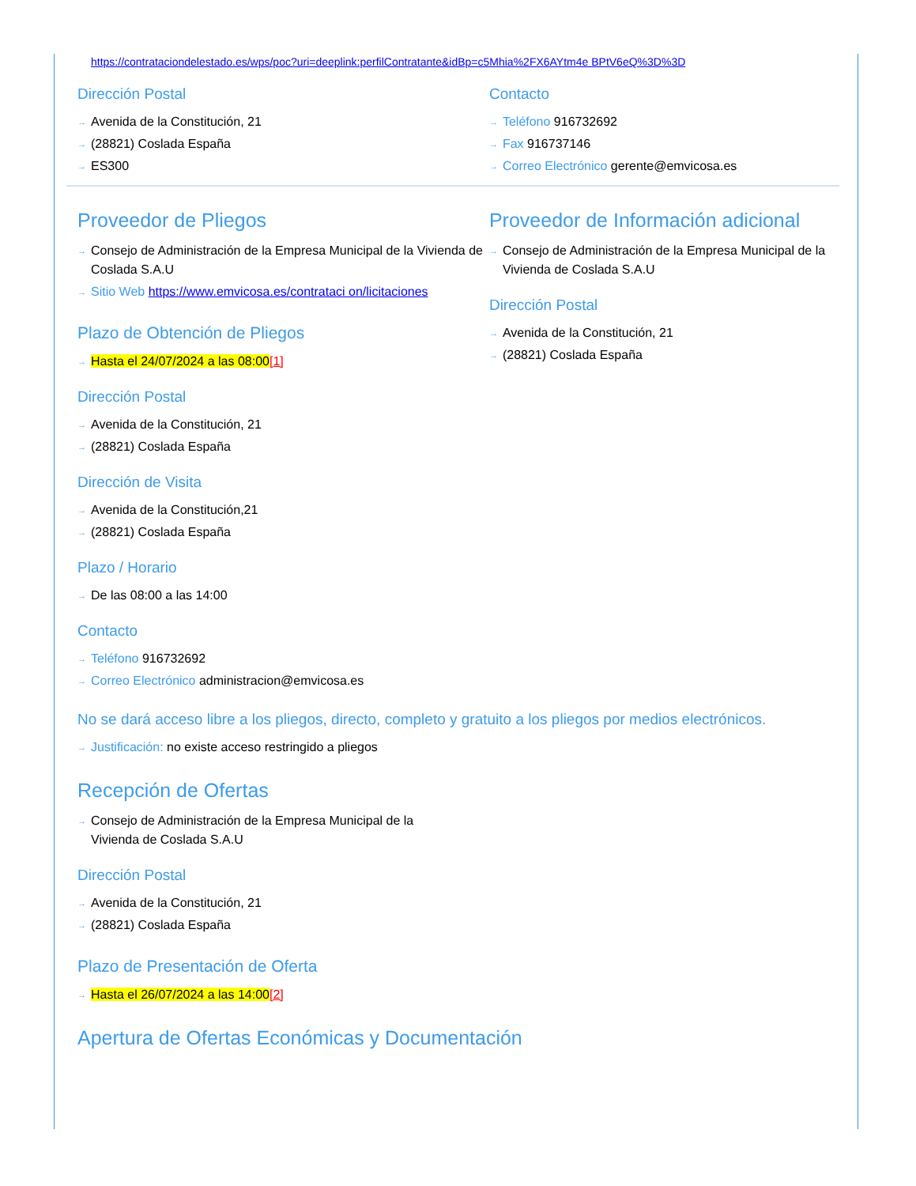https://contrataciondelestado.es/wps/poc?uri=deeplink:perfilContratante&idBp=c5Mhia%2FX6AYtm4e BPtV6eQ%3D%3D
Dirección Postal
Avenida de la Constitución, 21
(28821) Coslada España
ES300
Contacto
Teléfono 916732692
Fax 916737146
Correo Electrónico gerente@emvicosa.es
Proveedor de Pliegos
Consejo de Administración de la Empresa Municipal de la Vivienda de Coslada S.A.U
Sitio Web https://www.emvicosa.es/contrataci on/licitaciones
Plazo de Obtención de Pliegos
Hasta el 24/07/2024 a las 08:00[1]
Dirección Postal
Avenida de la Constitución, 21
(28821) Coslada España
Dirección de Visita
Avenida de la Constitución,21
(28821) Coslada España
Plazo / Horario
De las 08:00 a las 14:00
Contacto
Teléfono 916732692
Correo Electrónico administracion@emvicosa.es
Proveedor de Información adicional
Consejo de Administración de la Empresa Municipal de la Vivienda de Coslada S.A.U
Dirección Postal
Avenida de la Constitución, 21
(28821) Coslada España
No se dará acceso libre a los pliegos, directo, completo y gratuito a los pliegos por medios electrónicos.
Justificación: no existe acceso restringido a pliegos
Recepción de Ofertas
Consejo de Administración de la Empresa Municipal de la Vivienda de Coslada S.A.U
Dirección Postal
Avenida de la Constitución, 21
(28821) Coslada España
Plazo de Presentación de Oferta
Hasta el 26/07/2024 a las 14:00[2]
Apertura de Ofertas Económicas y Documentación